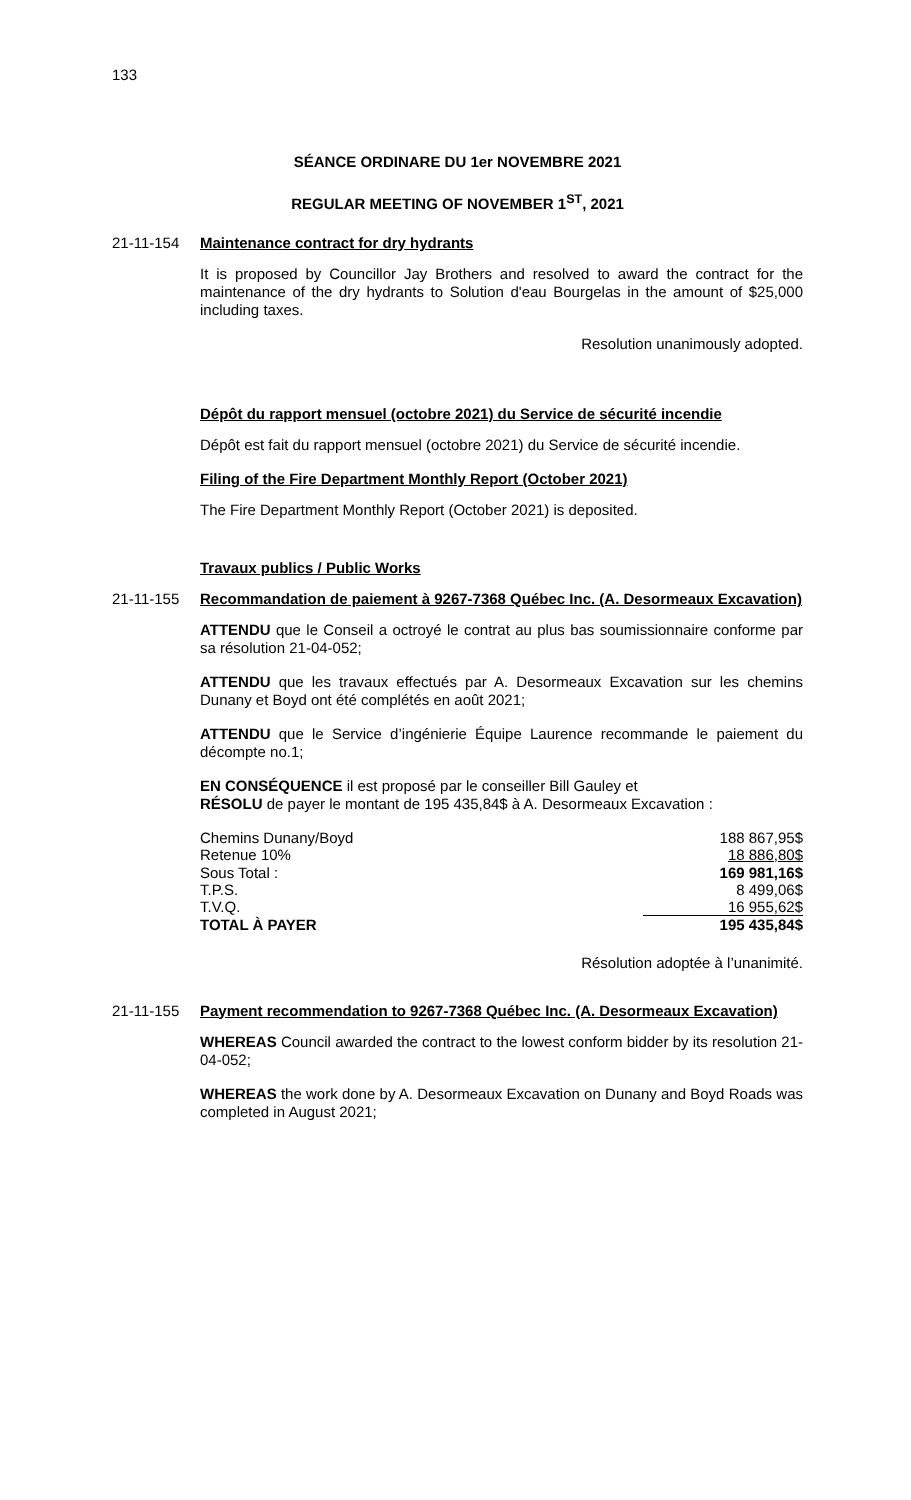133
SÉANCE ORDINARE DU 1er NOVEMBRE 2021
REGULAR MEETING OF NOVEMBER 1<sup>ST</sup>, 2021
21-11-154 Maintenance contract for dry hydrants
It is proposed by Councillor Jay Brothers and resolved to award the contract for the maintenance of the dry hydrants to Solution d'eau Bourgelas in the amount of $25,000 including taxes.
Resolution unanimously adopted.
Dépôt du rapport mensuel (octobre 2021) du Service de sécurité incendie
Dépôt est fait du rapport mensuel (octobre 2021) du Service de sécurité incendie.
Filing of the Fire Department Monthly Report (October 2021)
The Fire Department Monthly Report (October 2021) is deposited.
Travaux publics / Public Works
21-11-155 Recommandation de paiement à 9267-7368 Québec Inc. (A. Desormeaux Excavation)
ATTENDU que le Conseil a octroyé le contrat au plus bas soumissionnaire conforme par sa résolution 21-04-052;
ATTENDU que les travaux effectués par A. Desormeaux Excavation sur les chemins Dunany et Boyd ont été complétés en août 2021;
ATTENDU que le Service d’ingénierie Équipe Laurence recommande le paiement du décompte no.1;
EN CONSÉQUENCE il est proposé par le conseiller Bill Gauley et
RÉSOLU de payer le montant de 195 435,84$ à A. Desormeaux Excavation :
| Chemins Dunany/Boyd | 188 867,95$ |
| Retenue 10% | 18 886,80$ |
| Sous Total : | 169 981,16$ |
| T.P.S. | 8 499,06$ |
| T.V.Q. | 16 955,62$ |
| TOTAL À PAYER | 195 435,84$ |
Résolution adoptée à l’unanimité.
21-11-155 Payment recommendation to 9267-7368 Québec Inc. (A. Desormeaux Excavation)
WHEREAS Council awarded the contract to the lowest conform bidder by its resolution 21-04-052;
WHEREAS the work done by A. Desormeaux Excavation on Dunany and Boyd Roads was completed in August 2021;